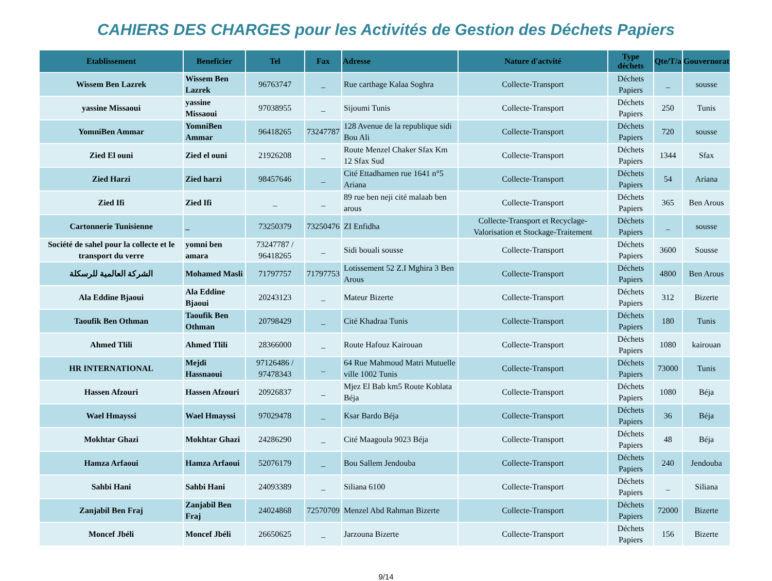CAHIERS DES CHARGES pour les Activités de Gestion des Déchets Papiers
| Etablissement | Beneficier | Tel | Fax | Adresse | Nature d'actvité | Type déchets | Qte/T/a | Gouvernorat |
| --- | --- | --- | --- | --- | --- | --- | --- | --- |
| Wissem Ben Lazrek | Wissem Ben Lazrek | 96763747 | _ | Rue carthage Kalaa Soghra | Collecte-Transport | Déchets Papiers | _ | sousse |
| yassine Missaoui | yassine Missaoui | 97038955 | _ | Sijoumi Tunis | Collecte-Transport | Déchets Papiers | 250 | Tunis |
| YomniBen Ammar | YomniBen Ammar | 96418265 | 73247787 | 128 Avenue de la republique sidi Bou Ali | Collecte-Transport | Déchets Papiers | 720 | sousse |
| Zied El ouni | Zied el ouni | 21926208 | _ | Route Menzel Chaker Sfax Km 12 Sfax Sud | Collecte-Transport | Déchets Papiers | 1344 | Sfax |
| Zied Harzi | Zied harzi | 98457646 | _ | Cité Ettadhamen rue 1641 n°5 Ariana | Collecte-Transport | Déchets Papiers | 54 | Ariana |
| Zied Ifi | Zied Ifi | _ | _ | 89 rue ben neji cité malaab ben arous | Collecte-Transport | Déchets Papiers | 365 | Ben Arous |
| Cartonnerie Tunisienne | _ | 73250379 | 73250476 | ZI Enfidha | Collecte-Transport et Recyclage-Valorisation et Stockage-Traitement | Déchets Papiers | _ | sousse |
| Société de sahel pour la collecte et le transport du verre | yomni ben amara | 73247787 / 96418265 | _ | Sidi bouali sousse | Collecte-Transport | Déchets Papiers | 3600 | Sousse |
| الشركة العالمية للرسكلة | Mohamed Masli | 71797757 | 71797753 | Lotissement 52 Z.I Mghira 3 Ben Arous | Collecte-Transport | Déchets Papiers | 4800 | Ben Arous |
| Ala Eddine Bjaoui | Ala Eddine Bjaoui | 20243123 | _ | Mateur Bizerte | Collecte-Transport | Déchets Papiers | 312 | Bizerte |
| Taoufik Ben Othman | Taoufik Ben Othman | 20798429 | _ | Cité Khadraa Tunis | Collecte-Transport | Déchets Papiers | 180 | Tunis |
| Ahmed Tlili | Ahmed Tlili | 28366000 | _ | Route Hafouz Kairouan | Collecte-Transport | Déchets Papiers | 1080 | kairouan |
| HR INTERNATIONAL | Mejdi Hassnaoui | 97126486 / 97478343 | _ | 64 Rue Mahmoud Matri Mutuelle ville 1002 Tunis | Collecte-Transport | Déchets Papiers | 73000 | Tunis |
| Hassen Afzouri | Hassen Afzouri | 20926837 | _ | Mjez El Bab km5 Route Koblata Béja | Collecte-Transport | Déchets Papiers | 1080 | Béja |
| Wael Hmayssi | Wael Hmayssi | 97029478 | _ | Ksar Bardo Béja | Collecte-Transport | Déchets Papiers | 36 | Béja |
| Mokhtar Ghazi | Mokhtar Ghazi | 24286290 | _ | Cité Maagoula 9023 Béja | Collecte-Transport | Déchets Papiers | 48 | Béja |
| Hamza Arfaoui | Hamza Arfaoui | 52076179 | _ | Bou Sallem Jendouba | Collecte-Transport | Déchets Papiers | 240 | Jendouba |
| Sahbi Hani | Sahbi Hani | 24093389 | _ | Siliana 6100 | Collecte-Transport | Déchets Papiers | _ | Siliana |
| Zanjabil Ben Fraj | Zanjabil Ben Fraj | 24024868 | 72570709 | Menzel Abd Rahman Bizerte | Collecte-Transport | Déchets Papiers | 72000 | Bizerte |
| Moncef Jbéli | Moncef Jbéli | 26650625 | _ | Jarzouna Bizerte | Collecte-Transport | Déchets Papiers | 156 | Bizerte |
9/14